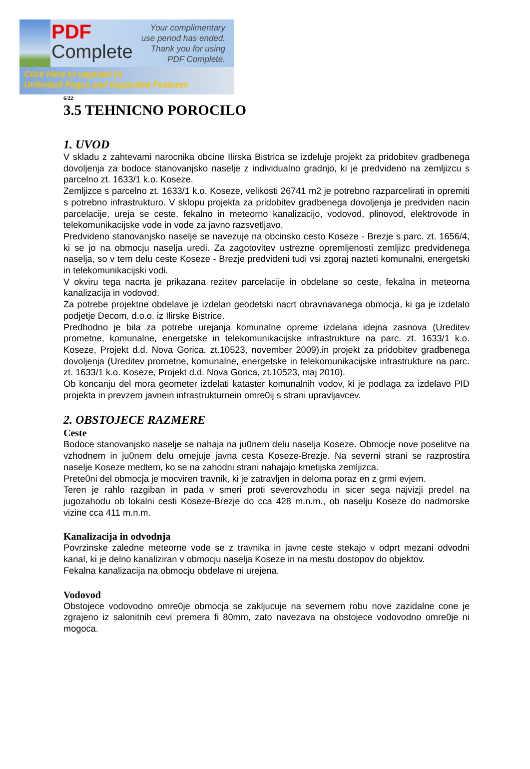PDF
Complete
Your complimentary
use period has ended.
Thank you for using
PDF Complete.
Click Here to upgrade to
Unlimited Pages and Expanded Features
6/22
3.5 TEHNICNO POROCILO
1. UVOD
V skladu z zahtevami narocnika obcine Ilirska Bistrica se izdeluje projekt za pridobitev gradbenega dovoljenja za bodoce stanovanjsko naselje z individualno gradnjo, ki je predvideno na zemljizcu s parcelno zt. 1633/1 k.o. Koseze.
Zemljizce s parcelno zt. 1633/1 k.o. Koseze, velikosti 26741 m2 je potrebno razparcelirati in opremiti s potrebno infrastrukturo. V sklopu projekta za pridobitev gradbenega dovoljenja je predviden nacin parcelacije, ureja se ceste, fekalno in meteorno kanalizacijo, vodovod, plinovod, elektrovode in telekomunikacijske vode in vode za javno razsvetljavo.
Predvideno stanovanjsko naselje se navezuje na obcinsko cesto Koseze - Brezje s parc. zt. 1656/4, ki se jo na obmocju naselja uredi. Za zagotovitev ustrezne opremljenosti zemljizc predvidenega naselja, so v tem delu ceste Koseze - Brezje predvideni tudi vsi zgoraj nazteti komunalni, energetski in telekomunikacijski vodi.
V okviru tega nacrta je prikazana rezitev parcelacije in obdelane so ceste, fekalna in meteorna kanalizacija in vodovod.
Za potrebe projektne obdelave je izdelan geodetski nacrt obravnavanega obmocja, ki ga je izdelalo podjetje Decom, d.o.o. iz Ilirske Bistrice.
Predhodno je bila za potrebe urejanja komunalne opreme izdelana idejna zasnova (Ureditev prometne, komunalne, energetske in telekomunikacijske infrastrukture na parc. zt. 1633/1 k.o. Koseze, Projekt d.d. Nova Gorica, zt.10523, november 2009).in projekt za pridobitev gradbenega dovoljenja (Ureditev prometne, komunalne, energetske in telekomunikacijske infrastrukture na parc. zt. 1633/1 k.o. Koseze, Projekt d.d. Nova Gorica, zt.10523, maj 2010).
Ob koncanju del mora geometer izdelati kataster komunalnih vodov, ki je podlaga za izdelavo PID projekta in prevzem javnein infrastrukturnein omre0ij s strani upravljavcev.
2. OBSTOJECE RAZMERE
Ceste
Bodoce stanovanjsko naselje se nahaja na ju0nem delu naselja Koseze. Obmocje nove poselitve na vzhodnem in ju0nem delu omejuje javna cesta Koseze-Brezje. Na severni strani se razprostira naselje Koseze medtem, ko se na zahodni strani nahajajo kmetijska zemljizca.
Prete0ni del obmocja je mocviren travnik, ki je zatravljen in deloma poraz en z grmi evjem.
Teren je rahlo razgiban in pada v smeri proti severovzhodu in sicer sega najvizji predel na jugozahodu ob lokalni cesti Koseze-Brezje do cca 428 m.n.m., ob naselju Koseze do nadmorske vizine cca 411 m.n.m.
Kanalizacija in odvodnja
Povrzinske zaledne meteorne vode se z travnika in javne ceste stekajo v odprt mezani odvodni kanal, ki je delno kanaliziran v obmocju naselja Koseze in na mestu dostopov do objektov.
Fekalna kanalizacija na obmocju obdelave ni urejena.
Vodovod
Obstojece vodovodno omre0je obmocja se zakljucuje na severnem robu nove zazidalne cone je zgrajeno iz salonitnih cevi premera fi 80mm, zato navezava na obstojece vodovodno omre0je ni mogoca.